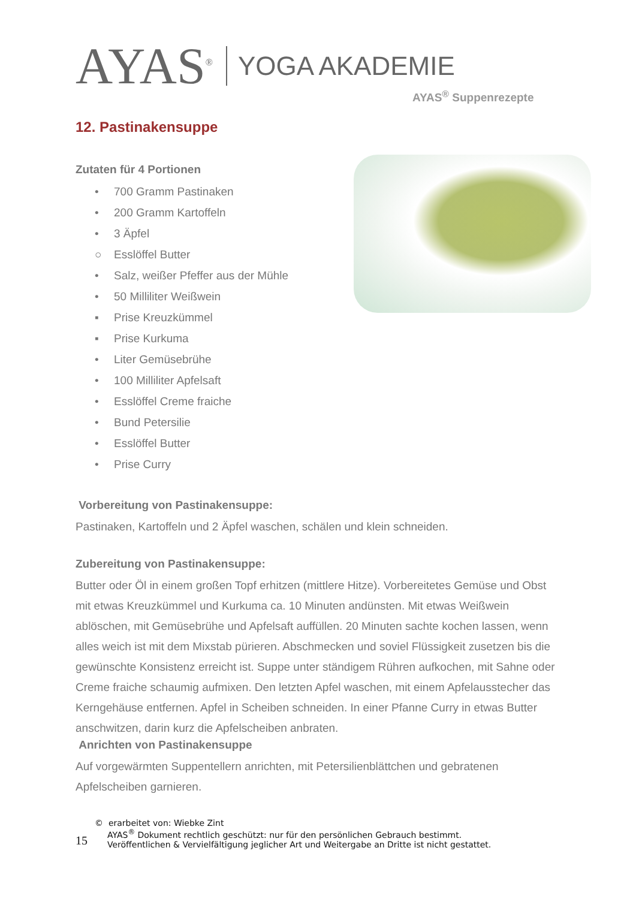AYAS<sup>®</sup>
YOGA AKADEMIE
AYAS<sup>®</sup> Suppenrezepte
12. Pastinakensuppe
Zutaten für 4 Portionen
• 700 Gramm Pastinaken
• 200 Gramm Kartoffeln
• 3 Äpfel
○ Esslöffel Butter
• Salz, weißer Pfeffer aus der Mühle
• 50 Milliliter Weißwein
▪ Prise Kreuzkümmel
▪ Prise Kurkuma
• Liter Gemüsebrühe
• 100 Milliliter Apfelsaft
• Esslöffel Creme fraiche
• Bund Petersilie
• Esslöffel Butter
• Prise Curry
Vorbereitung von Pastinakensuppe:
Pastinaken, Kartoffeln und 2 Äpfel waschen, schälen und klein schneiden.
Zubereitung von Pastinakensuppe:
Butter oder Öl in einem großen Topf erhitzen (mittlere Hitze). Vorbereitetes Gemüse und Obst mit etwas Kreuzkümmel und Kurkuma ca. 10 Minuten andünsten. Mit etwas Weißwein ablöschen, mit Gemüsebrühe und Apfelsaft auffüllen. 20 Minuten sachte kochen lassen, wenn alles weich ist mit dem Mixstab pürieren. Abschmecken und soviel Flüssigkeit zusetzen bis die gewünschte Konsistenz erreicht ist. Suppe unter ständigem Rühren aufkochen, mit Sahne oder Creme fraiche schaumig aufmixen. Den letzten Apfel waschen, mit einem Apfelausstecher das Kerngehäuse entfernen. Apfel in Scheiben schneiden. In einer Pfanne Curry in etwas Butter anschwitzen, darin kurz die Apfelscheiben anbraten.
Anrichten von Pastinakensuppe
Auf vorgewärmten Suppentellern anrichten, mit Petersilienblättchen und gebratenen Apfelscheiben garnieren.
© erarbeitet von: Wiebke Zint
15
AYAS<sup>®</sup> Dokument rechtlich geschützt: nur für den persönlichen Gebrauch bestimmt.
Veröffentlichen & Vervielfältigung jeglicher Art und Weitergabe an Dritte ist nicht gestattet.